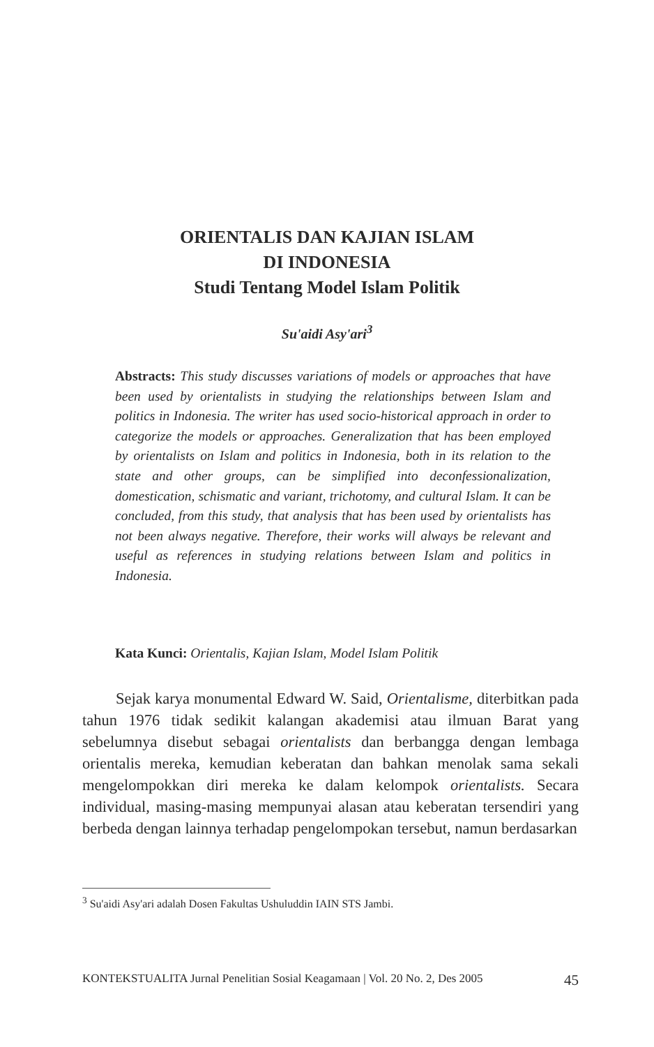ORIENTALIS DAN KAJIAN ISLAM
DI INDONESIA
Studi Tentang Model Islam Politik
Su'aidi Asy'ari<sup>3</sup>
Abstracts: This study discusses variations of models or approaches that have been used by orientalists in studying the relationships between Islam and politics in Indonesia. The writer has used socio-historical approach in order to categorize the models or approaches. Generalization that has been employed by orientalists on Islam and politics in Indonesia, both in its relation to the state and other groups, can be simplified into deconfessionalization, domestication, schismatic and variant, trichotomy, and cultural Islam. It can be concluded, from this study, that analysis that has been used by orientalists has not been always negative. Therefore, their works will always be relevant and useful as references in studying relations between Islam and politics in Indonesia.
Kata Kunci: Orientalis, Kajian Islam, Model Islam Politik
Sejak karya monumental Edward W. Said, Orientalisme, diterbitkan pada tahun 1976 tidak sedikit kalangan akademisi atau ilmuan Barat yang sebelumnya disebut sebagai orientalists dan berbangga dengan lembaga orientalis mereka, kemudian keberatan dan bahkan menolak sama sekali mengelompokkan diri mereka ke dalam kelompok orientalists. Secara individual, masing-masing mempunyai alasan atau keberatan tersendiri yang berbeda dengan lainnya terhadap pengelompokan tersebut, namun berdasarkan
<sup>3</sup> Su'aidi Asy'ari adalah Dosen Fakultas Ushuluddin IAIN STS Jambi.
KONTEKSTUALITA Jurnal Penelitian Sosial Keagamaan | Vol. 20 No. 2, Des 2005 45